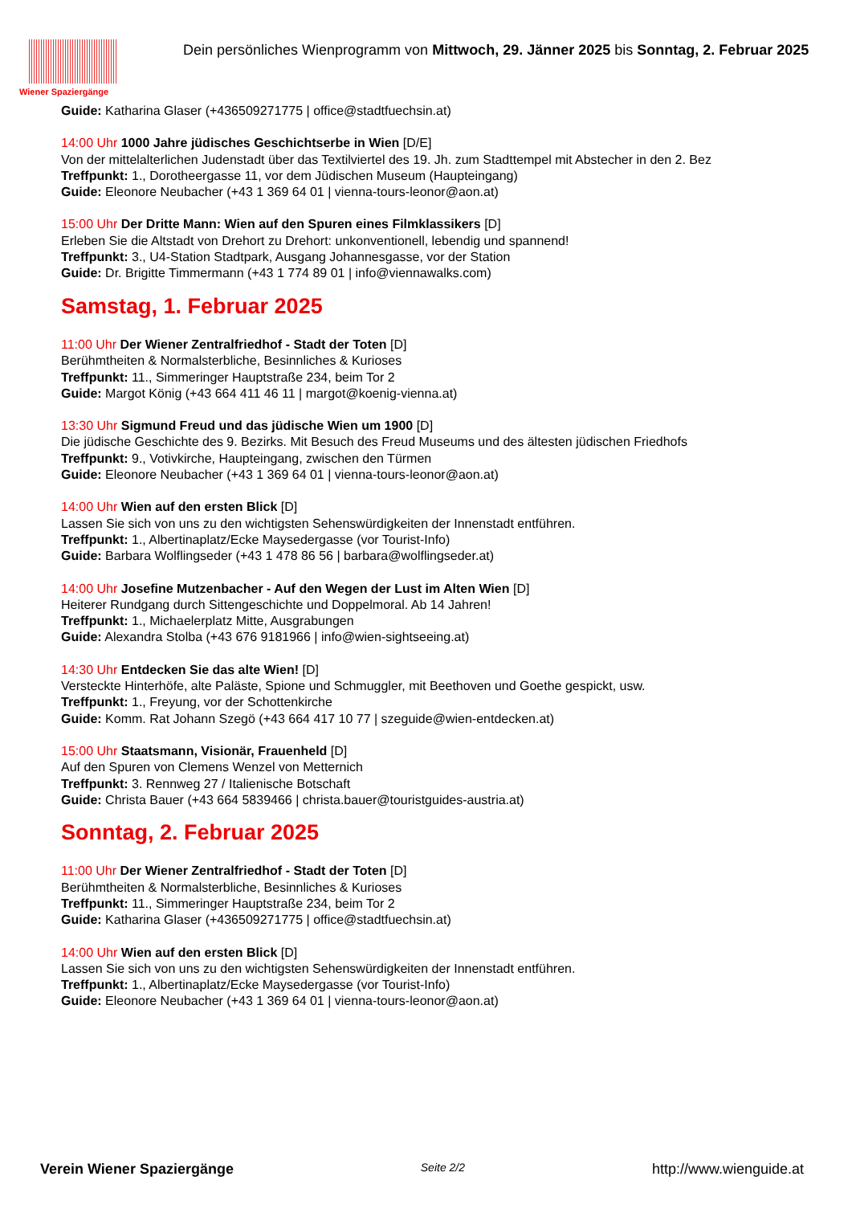Wiener Spaziergänge
Dein persönliches Wienprogramm von Mittwoch, 29. Jänner 2025 bis Sonntag, 2. Februar 2025
Guide: Katharina Glaser (+436509271775 | office@stadtfuechsin.at)
14:00 Uhr 1000 Jahre jüdisches Geschichtserbe in Wien [D/E]
Von der mittelalterlichen Judenstadt über das Textilviertel des 19. Jh. zum Stadttempel mit Abstecher in den 2. Bez
Treffpunkt: 1., Dorotheergasse 11, vor dem Jüdischen Museum (Haupteingang)
Guide: Eleonore Neubacher (+43 1 369 64 01 | vienna-tours-leonor@aon.at)
15:00 Uhr Der Dritte Mann: Wien auf den Spuren eines Filmklassikers [D]
Erleben Sie die Altstadt von Drehort zu Drehort: unkonventionell, lebendig und spannend!
Treffpunkt: 3., U4-Station Stadtpark, Ausgang Johannesgasse, vor der Station
Guide: Dr. Brigitte Timmermann (+43 1 774 89 01 | info@viennawalks.com)
Samstag, 1. Februar 2025
11:00 Uhr Der Wiener Zentralfriedhof - Stadt der Toten [D]
Berühmtheiten & Normalsterbliche, Besinnliches & Kurioses
Treffpunkt: 11., Simmeringer Hauptstraße 234, beim Tor 2
Guide: Margot König (+43 664 411 46 11 | margot@koenig-vienna.at)
13:30 Uhr Sigmund Freud und das jüdische Wien um 1900 [D]
Die jüdische Geschichte des 9. Bezirks. Mit Besuch des Freud Museums und des ältesten jüdischen Friedhofs
Treffpunkt: 9., Votivkirche, Haupteingang, zwischen den Türmen
Guide: Eleonore Neubacher (+43 1 369 64 01 | vienna-tours-leonor@aon.at)
14:00 Uhr Wien auf den ersten Blick [D]
Lassen Sie sich von uns zu den wichtigsten Sehenswürdigkeiten der Innenstadt entführen.
Treffpunkt: 1., Albertinaplatz/Ecke Maysedergasse (vor Tourist-Info)
Guide: Barbara Wolflingseder (+43 1 478 86 56 | barbara@wolflingseder.at)
14:00 Uhr Josefine Mutzenbacher - Auf den Wegen der Lust im Alten Wien [D]
Heiterer Rundgang durch Sittengeschichte und Doppelmoral. Ab 14 Jahren!
Treffpunkt: 1., Michaelerplatz Mitte, Ausgrabungen
Guide: Alexandra Stolba (+43 676 9181966 | info@wien-sightseeing.at)
14:30 Uhr Entdecken Sie das alte Wien! [D]
Versteckte Hinterhöfe, alte Paläste, Spione und Schmuggler, mit Beethoven und Goethe gespickt, usw.
Treffpunkt: 1., Freyung, vor der Schottenkirche
Guide: Komm. Rat Johann Szegö (+43 664 417 10 77 | szeguide@wien-entdecken.at)
15:00 Uhr Staatsmann, Visionär, Frauenheld [D]
Auf den Spuren von Clemens Wenzel von Metternich
Treffpunkt: 3. Rennweg 27 / Italienische Botschaft
Guide: Christa Bauer (+43 664 5839466 | christa.bauer@touristguides-austria.at)
Sonntag, 2. Februar 2025
11:00 Uhr Der Wiener Zentralfriedhof - Stadt der Toten [D]
Berühmtheiten & Normalsterbliche, Besinnliches & Kurioses
Treffpunkt: 11., Simmeringer Hauptstraße 234, beim Tor 2
Guide: Katharina Glaser (+436509271775 | office@stadtfuechsin.at)
14:00 Uhr Wien auf den ersten Blick [D]
Lassen Sie sich von uns zu den wichtigsten Sehenswürdigkeiten der Innenstadt entführen.
Treffpunkt: 1., Albertinaplatz/Ecke Maysedergasse (vor Tourist-Info)
Guide: Eleonore Neubacher (+43 1 369 64 01 | vienna-tours-leonor@aon.at)
Verein Wiener Spaziergänge Seite 2/2 http://www.wienguide.at